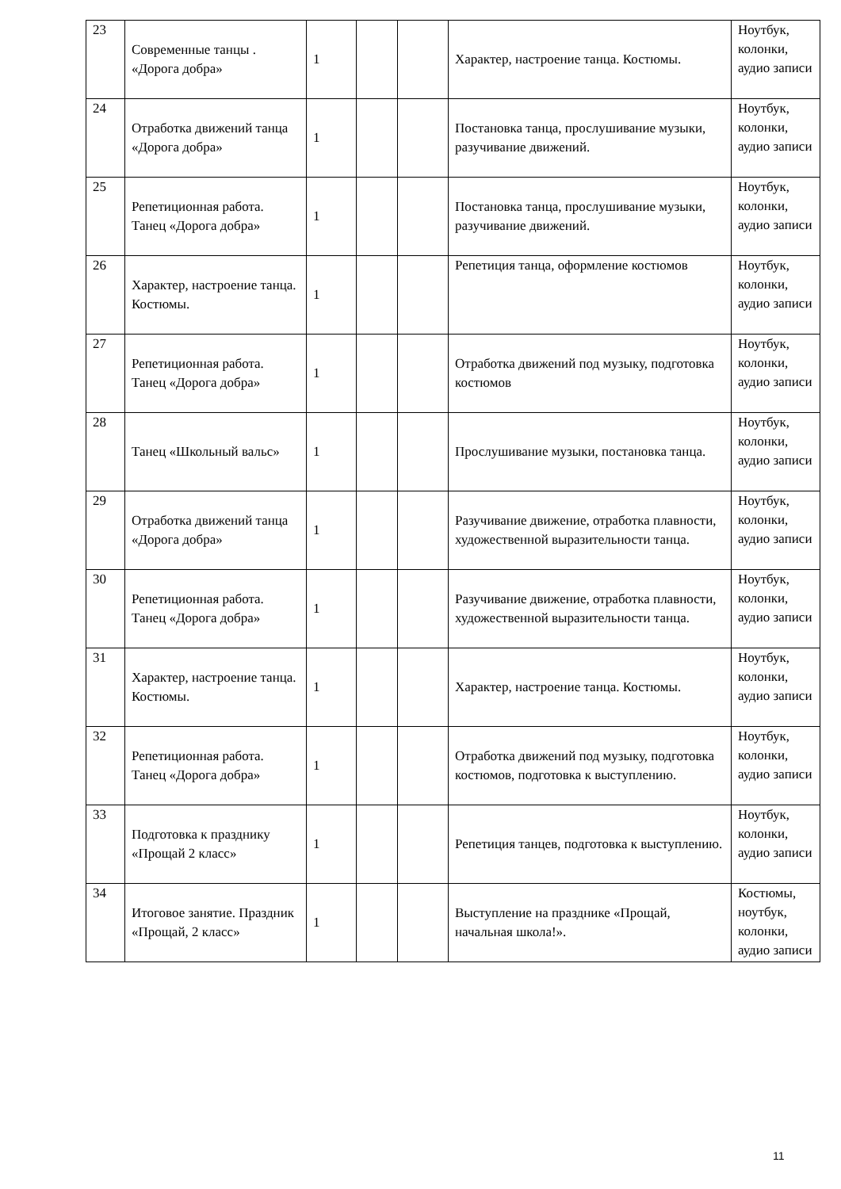| 23 | Современные танцы . «Дорога добра» | 1 | | | Характер, настроение танца. Костюмы. | Ноутбук, колонки, аудио записи |
| 24 | Отработка движений танца «Дорога добра» | 1 | | | Постановка танца, прослушивание музыки, разучивание движений. | Ноутбук, колонки, аудио записи |
| 25 | Репетиционная работа. Танец «Дорога добра» | 1 | | | Постановка танца, прослушивание музыки, разучивание движений. | Ноутбук, колонки, аудио записи |
| 26 | Характер, настроение танца. Костюмы. | 1 | | | Репетиция танца, оформление костюмов | Ноутбук, колонки, аудио записи |
| 27 | Репетиционная работа. Танец «Дорога добра» | 1 | | | Отработка движений под музыку, подготовка костюмов | Ноутбук, колонки, аудио записи |
| 28 | Танец «Школьный вальс» | 1 | | | Прослушивание музыки, постановка танца. | Ноутбук, колонки, аудио записи |
| 29 | Отработка движений танца «Дорога добра» | 1 | | | Разучивание движение, отработка плавности, художественной выразительности танца. | Ноутбук, колонки, аудио записи |
| 30 | Репетиционная работа. Танец «Дорога добра» | 1 | | | Разучивание движение, отработка плавности, художественной выразительности танца. | Ноутбук, колонки, аудио записи |
| 31 | Характер, настроение танца. Костюмы. | 1 | | | Характер, настроение танца. Костюмы. | Ноутбук, колонки, аудио записи |
| 32 | Репетиционная работа. Танец «Дорога добра» | 1 | | | Отработка движений под музыку, подготовка костюмов, подготовка к выступлению. | Ноутбук, колонки, аудио записи |
| 33 | Подготовка к празднику «Прощай 2 класс» | 1 | | | Репетиция танцев, подготовка к выступлению. | Ноутбук, колонки, аудио записи |
| 34 | Итоговое занятие. Праздник «Прощай, 2 класс» | 1 | | | Выступление на празднике «Прощай, начальная школа!». | Костюмы, ноутбук, колонки, аудио записи |
11